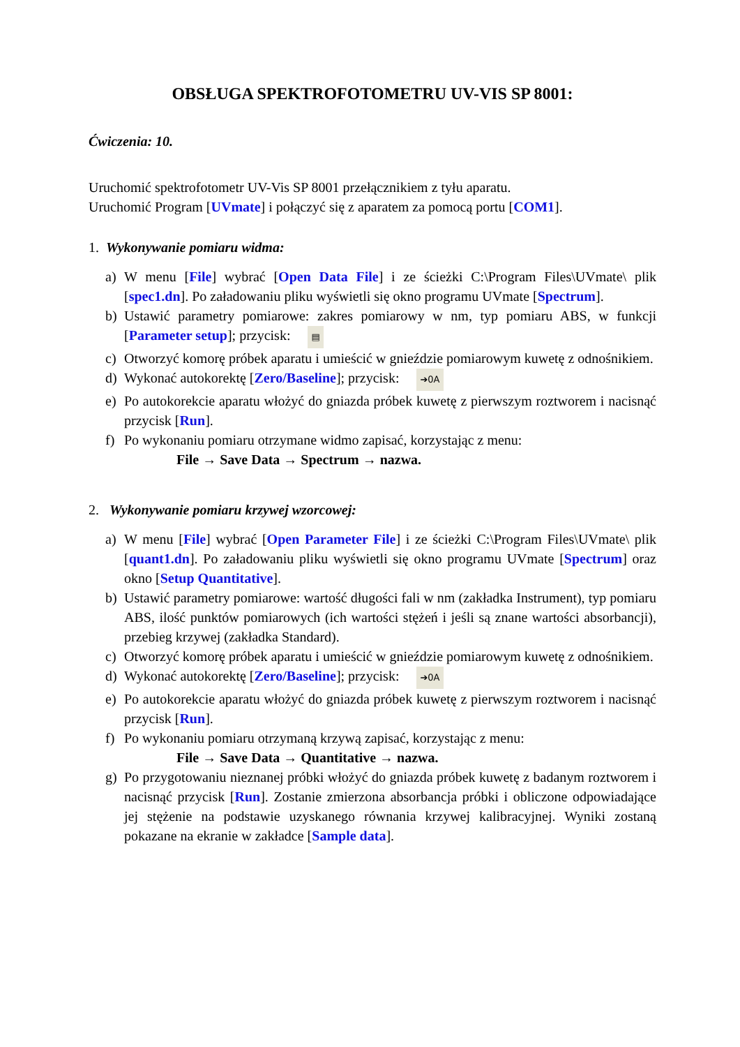OBSŁUGA SPEKTROFOTOMETRU UV-VIS SP 8001:
Ćwiczenia: 10.
Uruchomić spektrofotometr UV-Vis SP 8001 przełącznikiem z tyłu aparatu.
Uruchomić Program [UVmate] i połączyć się z aparatem za pomocą portu [COM1].
1. Wykonywanie pomiaru widma:
a) W menu [File] wybrać [Open Data File] i ze ścieżki C:\Program Files\UVmate\ plik [spec1.dn]. Po załadowaniu pliku wyświetli się okno programu UVmate [Spectrum].
b) Ustawić parametry pomiarowe: zakres pomiarowy w nm, typ pomiaru ABS, w funkcji [Parameter setup]; przycisk: ▤
c) Otworzyć komorę próbek aparatu i umieścić w gnieździe pomiarowym kuwetę z odnośnikiem.
d) Wykonać autokorektę [Zero/Baseline]; przycisk: ➔0A
e) Po autokorekcie aparatu włożyć do gniazda próbek kuwetę z pierwszym roztworem i nacisnąć przycisk [Run].
f) Po wykonaniu pomiaru otrzymane widmo zapisać, korzystając z menu:
File → Save Data → Spectrum → nazwa.
2. Wykonywanie pomiaru krzywej wzorcowej:
a) W menu [File] wybrać [Open Parameter File] i ze ścieżki C:\Program Files\UVmate\ plik [quant1.dn]. Po załadowaniu pliku wyświetli się okno programu UVmate [Spectrum] oraz okno [Setup Quantitative].
b) Ustawić parametry pomiarowe: wartość długości fali w nm (zakładka Instrument), typ pomiaru ABS, ilość punktów pomiarowych (ich wartości stężeń i jeśli są znane wartości absorbancji), przebieg krzywej (zakładka Standard).
c) Otworzyć komorę próbek aparatu i umieścić w gnieździe pomiarowym kuwetę z odnośnikiem.
d) Wykonać autokorektę [Zero/Baseline]; przycisk: ➔0A
e) Po autokorekcie aparatu włożyć do gniazda próbek kuwetę z pierwszym roztworem i nacisnąć przycisk [Run].
f) Po wykonaniu pomiaru otrzymaną krzywą zapisać, korzystając z menu:
File → Save Data → Quantitative → nazwa.
g) Po przygotowaniu nieznanej próbki włożyć do gniazda próbek kuwetę z badanym roztworem i nacisnąć przycisk [Run]. Zostanie zmierzona absorbancja próbki i obliczone odpowiadające jej stężenie na podstawie uzyskanego równania krzywej kalibracyjnej. Wyniki zostaną pokazane na ekranie w zakładce [Sample data].